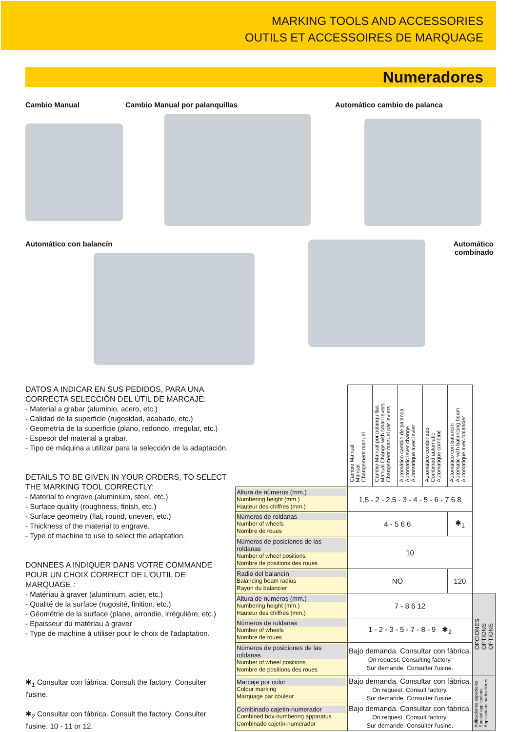MARKING TOOLS AND ACCESSORIES
OUTILS ET ACCESSOIRES DE MARQUAGE
Numeradores
Cambio Manual Cambio Manual por palanquillas Automático cambio de palanca
Automático con balancín Automático combinado
DATOS A INDICAR EN SUS PEDIDOS, PARA UNA CORRECTA SELECCIÓN DEL ÚTIL DE MARCAJE:
- Material a grabar (aluminio, acero, etc.)
- Calidad de la superficie (rugosidad, acabado, etc.)
- Geometría de la superficie (plano, redondo, irregular, etc.)
- Espesor del material a grabar.
- Tipo de máquina a utilizar para la selección de la adaptación.
DETAILS TO BE GIVEN IN YOUR ORDERS, TO SELECT THE MARKING TOOL CORRECTLY:
- Material to engrave (aluminium, steel, etc.)
- Surface quality (roughness, finish, etc.)
- Surface geometry (flat, round, uneven, etc.)
- Thickness of the material to engrave.
- Type of machine to use to select the adaptation.
DONNEES A INDIQUER DANS VOTRE COMMANDE POUR UN CHOIX CORRECT DE L'OUTIL DE MARQUAGE :
- Matériau à graver (aluminium, acier, etc.)
- Qualité de la surface (rugosité, finition, etc.)
- Géométrie de la surface (plane, arrondie, irrégulière, etc.)
- Epaisseur du matériau à graver
- Type de machine à utiliser pour le choix de l'adaptation.
✱<sub>1</sub> Consultar con fábrica. Consult the factory. Consulter l'usine.
✱<sub>2</sub> Consultar con fábrica. Consult the factory. Consulter l'usine. 10 - 11 or 12.
| | Cambio Manual Manual Changement manuel | Cambio Manual por palanquillas Manual Change with small levers Changement manuel par leviers | Automático cambio de palanca Automatic lever change Automatique avec levier | Automático combinado Combined automatic Automatique combiné | Automático con balancín Automatic with balancing beam Automatique avec balancier | |
| Altura de números (mm.) Numbering height (mm.) Hauteur des chiffres (mm.) | 1,5 - 2 - 2,5 - 3 - 4 - 5 - 6 - 7 6 8 | | | | | |
| Números de roldanas Number of wheels Nombre de roues | 4 - 5 6 6 | | | | ✱<sub>1</sub> | |
| Números de posiciones de las roldanas Number of wheel positions Nombre de positions des roues | 10 | | | | | |
| Radio del balancín Balancing beam radius Rayon du balancier | NO | | | | 120 | |
| Altura de números (mm.) Numbering height (mm.) Hauteur des chiffres (mm.) | 7 - 8 6 12 | | | | | OPCIONES OPTIONS OPTIONS |
| Números de roldanas Number of wheels Nombre de roues | 1 - 2 - 3 - 5 - 7 - 8 - 9 ✱<sub>2</sub> | | | | | |
| Números de posiciones de las roldanas Number of wheel positions Nombre de positions des roues | Bajo demanda. Consultar con fábrica. On request. Consulting factory. Sur demande. Consulter l'usine. | | | | | |
| Marcaje por color Colour marking Marquage par couleur | Bajo demanda. Consultar con fábrica. On request. Consult factory. Sur demande. Consulter l'usine. | | | | | Aplicaciones especiales Special applications Applications particulières |
| Combinado cajetin-numerador Combined box-numbering apparatus Combinado cajetín-numerador | Bajo demanda. Consultar con fábrica. On request. Consult factory. Sur demande. Consulter l'usine. | | | | | |